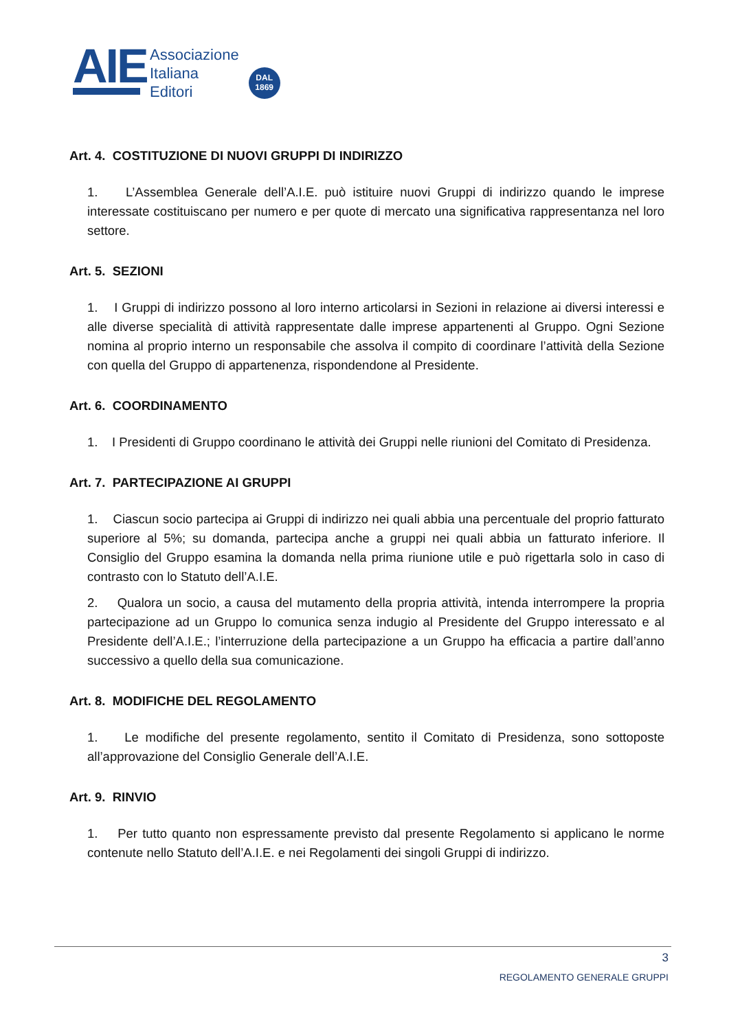AIE
Associazione
Italiana
Editori
DAL
1869
Art. 4. COSTITUZIONE DI NUOVI GRUPPI DI INDIRIZZO
1. L’Assemblea Generale dell’A.I.E. può istituire nuovi Gruppi di indirizzo quando le imprese interessate costituiscano per numero e per quote di mercato una significativa rappresentanza nel loro settore.
Art. 5. SEZIONI
1. I Gruppi di indirizzo possono al loro interno articolarsi in Sezioni in relazione ai diversi interessi e alle diverse specialità di attività rappresentate dalle imprese appartenenti al Gruppo. Ogni Sezione nomina al proprio interno un responsabile che assolva il compito di coordinare l’attività della Sezione con quella del Gruppo di appartenenza, rispondendone al Presidente.
Art. 6. COORDINAMENTO
1. I Presidenti di Gruppo coordinano le attività dei Gruppi nelle riunioni del Comitato di Presidenza.
Art. 7. PARTECIPAZIONE AI GRUPPI
1. Ciascun socio partecipa ai Gruppi di indirizzo nei quali abbia una percentuale del proprio fatturato superiore al 5%; su domanda, partecipa anche a gruppi nei quali abbia un fatturato inferiore. Il Consiglio del Gruppo esamina la domanda nella prima riunione utile e può rigettarla solo in caso di contrasto con lo Statuto dell’A.I.E.
2. Qualora un socio, a causa del mutamento della propria attività, intenda interrompere la propria partecipazione ad un Gruppo lo comunica senza indugio al Presidente del Gruppo interessato e al Presidente dell’A.I.E.; l’interruzione della partecipazione a un Gruppo ha efficacia a partire dall’anno successivo a quello della sua comunicazione.
Art. 8. MODIFICHE DEL REGOLAMENTO
1. Le modifiche del presente regolamento, sentito il Comitato di Presidenza, sono sottoposte all’approvazione del Consiglio Generale dell’A.I.E.
Art. 9. RINVIO
1. Per tutto quanto non espressamente previsto dal presente Regolamento si applicano le norme contenute nello Statuto dell’A.I.E. e nei Regolamenti dei singoli Gruppi di indirizzo.
3
REGOLAMENTO GENERALE GRUPPI